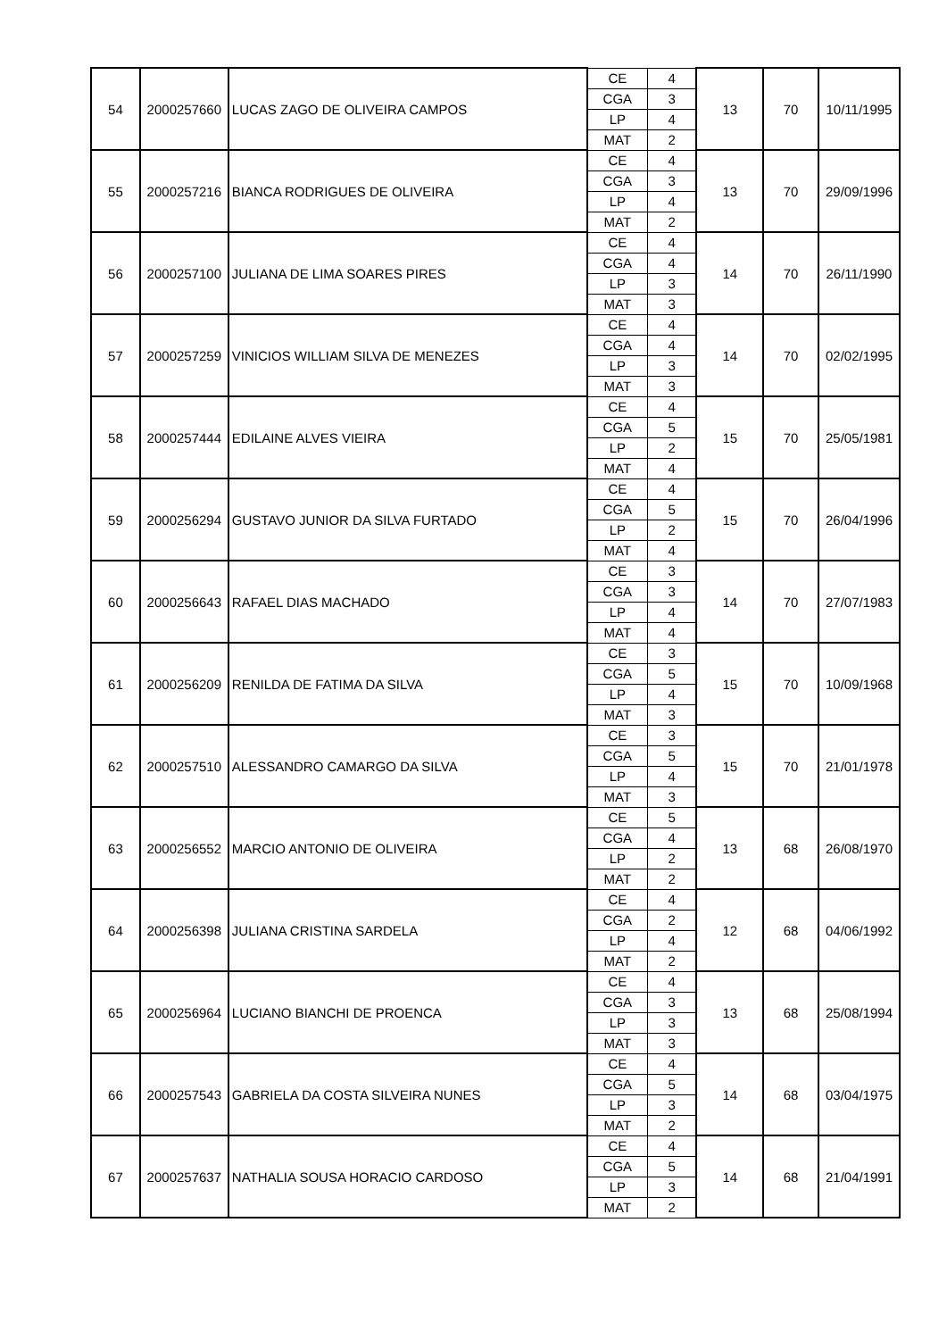| 54 | 2000257660 | LUCAS ZAGO DE OLIVEIRA CAMPOS | CE | 4 | 13 | 70 | 10/11/1995 |
| | | | CGA | 3 | | | |
| | | | LP | 4 | | | |
| | | | MAT | 2 | | | |
| 55 | 2000257216 | BIANCA RODRIGUES DE OLIVEIRA | CE | 4 | 13 | 70 | 29/09/1996 |
| | | | CGA | 3 | | | |
| | | | LP | 4 | | | |
| | | | MAT | 2 | | | |
| 56 | 2000257100 | JULIANA DE LIMA SOARES PIRES | CE | 4 | 14 | 70 | 26/11/1990 |
| | | | CGA | 4 | | | |
| | | | LP | 3 | | | |
| | | | MAT | 3 | | | |
| 57 | 2000257259 | VINICIOS WILLIAM SILVA DE MENEZES | CE | 4 | 14 | 70 | 02/02/1995 |
| | | | CGA | 4 | | | |
| | | | LP | 3 | | | |
| | | | MAT | 3 | | | |
| 58 | 2000257444 | EDILAINE ALVES VIEIRA | CE | 4 | 15 | 70 | 25/05/1981 |
| | | | CGA | 5 | | | |
| | | | LP | 2 | | | |
| | | | MAT | 4 | | | |
| 59 | 2000256294 | GUSTAVO JUNIOR DA SILVA FURTADO | CE | 4 | 15 | 70 | 26/04/1996 |
| | | | CGA | 5 | | | |
| | | | LP | 2 | | | |
| | | | MAT | 4 | | | |
| 60 | 2000256643 | RAFAEL DIAS MACHADO | CE | 3 | 14 | 70 | 27/07/1983 |
| | | | CGA | 3 | | | |
| | | | LP | 4 | | | |
| | | | MAT | 4 | | | |
| 61 | 2000256209 | RENILDA DE FATIMA DA SILVA | CE | 3 | 15 | 70 | 10/09/1968 |
| | | | CGA | 5 | | | |
| | | | LP | 4 | | | |
| | | | MAT | 3 | | | |
| 62 | 2000257510 | ALESSANDRO CAMARGO DA SILVA | CE | 3 | 15 | 70 | 21/01/1978 |
| | | | CGA | 5 | | | |
| | | | LP | 4 | | | |
| | | | MAT | 3 | | | |
| 63 | 2000256552 | MARCIO ANTONIO DE OLIVEIRA | CE | 5 | 13 | 68 | 26/08/1970 |
| | | | CGA | 4 | | | |
| | | | LP | 2 | | | |
| | | | MAT | 2 | | | |
| 64 | 2000256398 | JULIANA CRISTINA SARDELA | CE | 4 | 12 | 68 | 04/06/1992 |
| | | | CGA | 2 | | | |
| | | | LP | 4 | | | |
| | | | MAT | 2 | | | |
| 65 | 2000256964 | LUCIANO BIANCHI DE PROENCA | CE | 4 | 13 | 68 | 25/08/1994 |
| | | | CGA | 3 | | | |
| | | | LP | 3 | | | |
| | | | MAT | 3 | | | |
| 66 | 2000257543 | GABRIELA DA COSTA SILVEIRA NUNES | CE | 4 | 14 | 68 | 03/04/1975 |
| | | | CGA | 5 | | | |
| | | | LP | 3 | | | |
| | | | MAT | 2 | | | |
| 67 | 2000257637 | NATHALIA SOUSA HORACIO CARDOSO | CE | 4 | 14 | 68 | 21/04/1991 |
| | | | CGA | 5 | | | |
| | | | LP | 3 | | | |
| | | | MAT | 2 | | | |